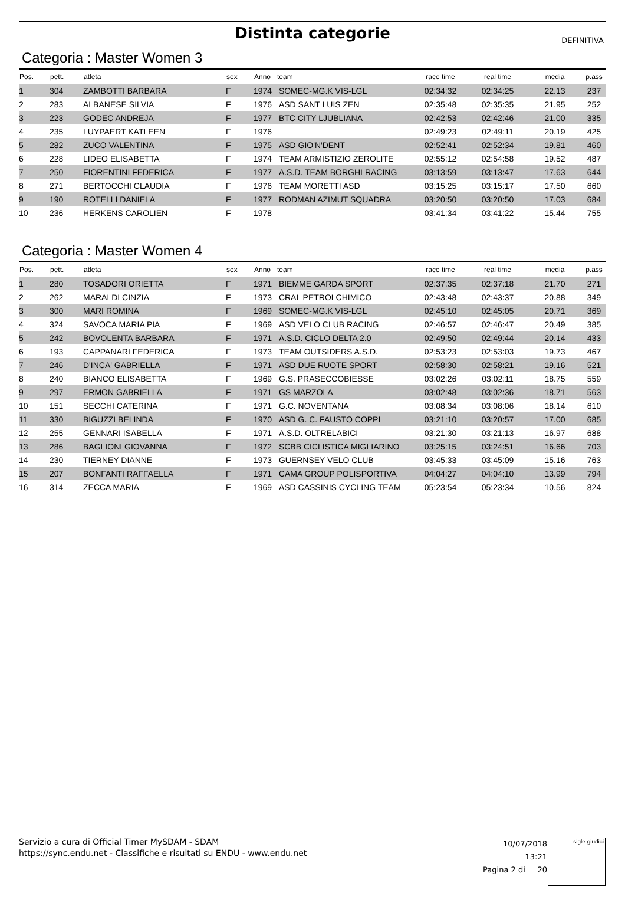Distinta categorie
DEFINITIVA
Categoria : Master Women 3
| Pos. | pett. | atleta | sex | Anno | team | race time | real time | media | p.ass |
| --- | --- | --- | --- | --- | --- | --- | --- | --- | --- |
| 1 | 304 | ZAMBOTTI BARBARA | F | 1974 | SOMEC-MG.K VIS-LGL | 02:34:32 | 02:34:25 | 22.13 | 237 |
| 2 | 283 | ALBANESE SILVIA | F | 1976 | ASD SANT LUIS ZEN | 02:35:48 | 02:35:35 | 21.95 | 252 |
| 3 | 223 | GODEC ANDREJA | F | 1977 | BTC CITY LJUBLIANA | 02:42:53 | 02:42:46 | 21.00 | 335 |
| 4 | 235 | LUYPAERT KATLEEN | F | 1976 | | 02:49:23 | 02:49:11 | 20.19 | 425 |
| 5 | 282 | ZUCO VALENTINA | F | 1975 | ASD GIO'N'DENT | 02:52:41 | 02:52:34 | 19.81 | 460 |
| 6 | 228 | LIDEO ELISABETTA | F | 1974 | TEAM ARMISTIZIO ZEROLITE | 02:55:12 | 02:54:58 | 19.52 | 487 |
| 7 | 250 | FIORENTINI FEDERICA | F | 1977 | A.S.D. TEAM BORGHI RACING | 03:13:59 | 03:13:47 | 17.63 | 644 |
| 8 | 271 | BERTOCCHI CLAUDIA | F | 1976 | TEAM MORETTI ASD | 03:15:25 | 03:15:17 | 17.50 | 660 |
| 9 | 190 | ROTELLI DANIELA | F | 1977 | RODMAN AZIMUT SQUADRA | 03:20:50 | 03:20:50 | 17.03 | 684 |
| 10 | 236 | HERKENS CAROLIEN | F | 1978 | | 03:41:34 | 03:41:22 | 15.44 | 755 |
Categoria : Master Women 4
| Pos. | pett. | atleta | sex | Anno | team | race time | real time | media | p.ass |
| --- | --- | --- | --- | --- | --- | --- | --- | --- | --- |
| 1 | 280 | TOSADORI ORIETTA | F | 1971 | BIEMME GARDA SPORT | 02:37:35 | 02:37:18 | 21.70 | 271 |
| 2 | 262 | MARALDI CINZIA | F | 1973 | CRAL PETROLCHIMICO | 02:43:48 | 02:43:37 | 20.88 | 349 |
| 3 | 300 | MARI ROMINA | F | 1969 | SOMEC-MG.K VIS-LGL | 02:45:10 | 02:45:05 | 20.71 | 369 |
| 4 | 324 | SAVOCA MARIA PIA | F | 1969 | ASD VELO CLUB RACING | 02:46:57 | 02:46:47 | 20.49 | 385 |
| 5 | 242 | BOVOLENTA BARBARA | F | 1971 | A.S.D. CICLO DELTA 2.0 | 02:49:50 | 02:49:44 | 20.14 | 433 |
| 6 | 193 | CAPPANARI FEDERICA | F | 1973 | TEAM OUTSIDERS A.S.D. | 02:53:23 | 02:53:03 | 19.73 | 467 |
| 7 | 246 | D'INCA' GABRIELLA | F | 1971 | ASD DUE RUOTE SPORT | 02:58:30 | 02:58:21 | 19.16 | 521 |
| 8 | 240 | BIANCO ELISABETTA | F | 1969 | G.S. PRASECCOBIESSE | 03:02:26 | 03:02:11 | 18.75 | 559 |
| 9 | 297 | ERMON GABRIELLA | F | 1971 | GS MARZOLA | 03:02:48 | 03:02:36 | 18.71 | 563 |
| 10 | 151 | SECCHI CATERINA | F | 1971 | G.C. NOVENTANA | 03:08:34 | 03:08:06 | 18.14 | 610 |
| 11 | 330 | BIGUZZI BELINDA | F | 1970 | ASD G. C. FAUSTO COPPI | 03:21:10 | 03:20:57 | 17.00 | 685 |
| 12 | 255 | GENNARI ISABELLA | F | 1971 | A.S.D. OLTRELABICI | 03:21:30 | 03:21:13 | 16.97 | 688 |
| 13 | 286 | BAGLIONI GIOVANNA | F | 1972 | SCBB CICLISTICA MIGLIARINO | 03:25:15 | 03:24:51 | 16.66 | 703 |
| 14 | 230 | TIERNEY DIANNE | F | 1973 | GUERNSEY VELO CLUB | 03:45:33 | 03:45:09 | 15.16 | 763 |
| 15 | 207 | BONFANTI RAFFAELLA | F | 1971 | CAMA GROUP POLISPORTIVA | 04:04:27 | 04:04:10 | 13.99 | 794 |
| 16 | 314 | ZECCA MARIA | F | 1969 | ASD CASSINIS CYCLING TEAM | 05:23:54 | 05:23:34 | 10.56 | 824 |
Servizio a cura di Official Timer MySDAM - SDAM
https://sync.endu.net - Classifiche e risultati su ENDU - www.endu.net
10/07/2018 13:21
Pagina 2 di 20
sigle giudici